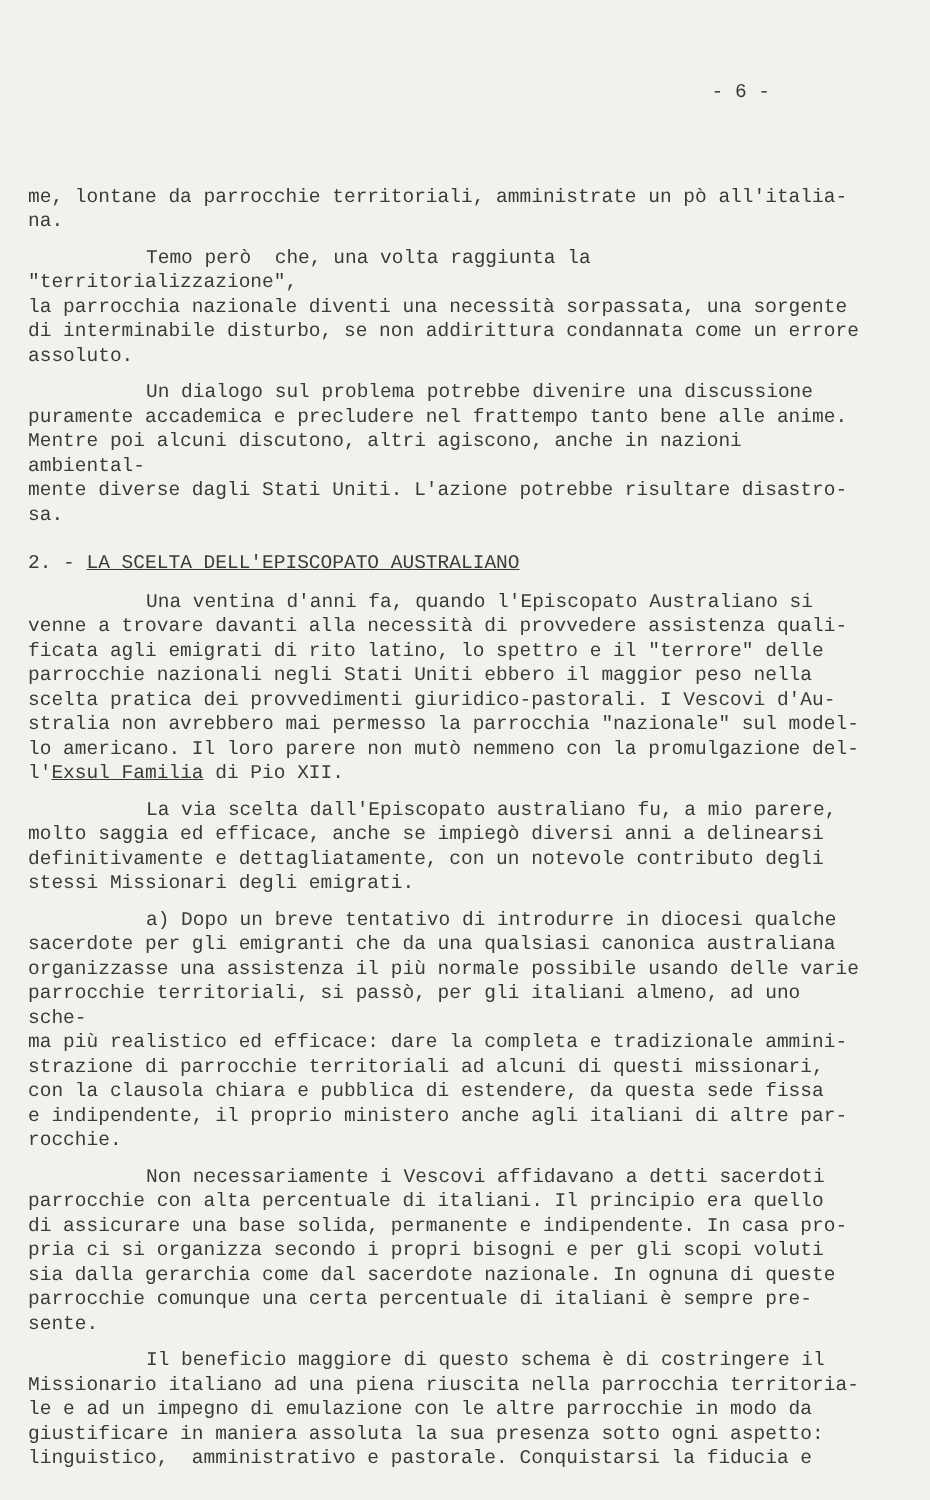- 6 -
me, lontane da parrocchie territoriali, amministrate un pò all'italia-
na.
Temo però che, una volta raggiunta la "territorializzazione",
la parrocchia nazionale diventi una necessità sorpassata, una sorgente
di interminabile disturbo, se non addirittura condannata come un errore
assoluto.
Un dialogo sul problema potrebbe divenire una discussione
puramente accademica e precludere nel frattempo tanto bene alle anime.
Mentre poi alcuni discutono, altri agiscono, anche in nazioni ambiental-
mente diverse dagli Stati Uniti. L'azione potrebbe risultare disastro-
sa.
2. - LA SCELTA DELL'EPISCOPATO AUSTRALIANO
Una ventina d'anni fa, quando l'Episcopato Australiano si
venne a trovare davanti alla necessità di provvedere assistenza quali-
ficata agli emigrati di rito latino, lo spettro e il "terrore" delle
parrocchie nazionali negli Stati Uniti ebbero il maggior peso nella
scelta pratica dei provvedimenti giuridico-pastorali. I Vescovi d'Au-
stralia non avrebbero mai permesso la parrocchia "nazionale" sul model-
lo americano. Il loro parere non mutò nemmeno con la promulgazione del-
l'Exsul Familia di Pio XII.
La via scelta dall'Episcopato australiano fu, a mio parere,
molto saggia ed efficace, anche se impiegò diversi anni a delinearsi
definitivamente e dettagliatamente, con un notevole contributo degli
stessi Missionari degli emigrati.
a) Dopo un breve tentativo di introdurre in diocesi qualche
sacerdote per gli emigranti che da una qualsiasi canonica australiana
organizzasse una assistenza il più normale possibile usando delle varie
parrocchie territoriali, si passò, per gli italiani almeno, ad uno sche-
ma più realistico ed efficace: dare la completa e tradizionale ammini-
strazione di parrocchie territoriali ad alcuni di questi missionari,
con la clausola chiara e pubblica di estendere, da questa sede fissa
e indipendente, il proprio ministero anche agli italiani di altre par-
rocchie.
Non necessariamente i Vescovi affidavano a detti sacerdoti
parrocchie con alta percentuale di italiani. Il principio era quello
di assicurare una base solida, permanente e indipendente. In casa pro-
pria ci si organizza secondo i propri bisogni e per gli scopi voluti
sia dalla gerarchia come dal sacerdote nazionale. In ognuna di queste
parrocchie comunque una certa percentuale di italiani è sempre pre-
sente.
Il beneficio maggiore di questo schema è di costringere il
Missionario italiano ad una piena riuscita nella parrocchia territoria-
le e ad un impegno di emulazione con le altre parrocchie in modo da
giustificare in maniera assoluta la sua presenza sotto ogni aspetto:
linguistico, amministrativo e pastorale. Conquistarsi la fiducia e